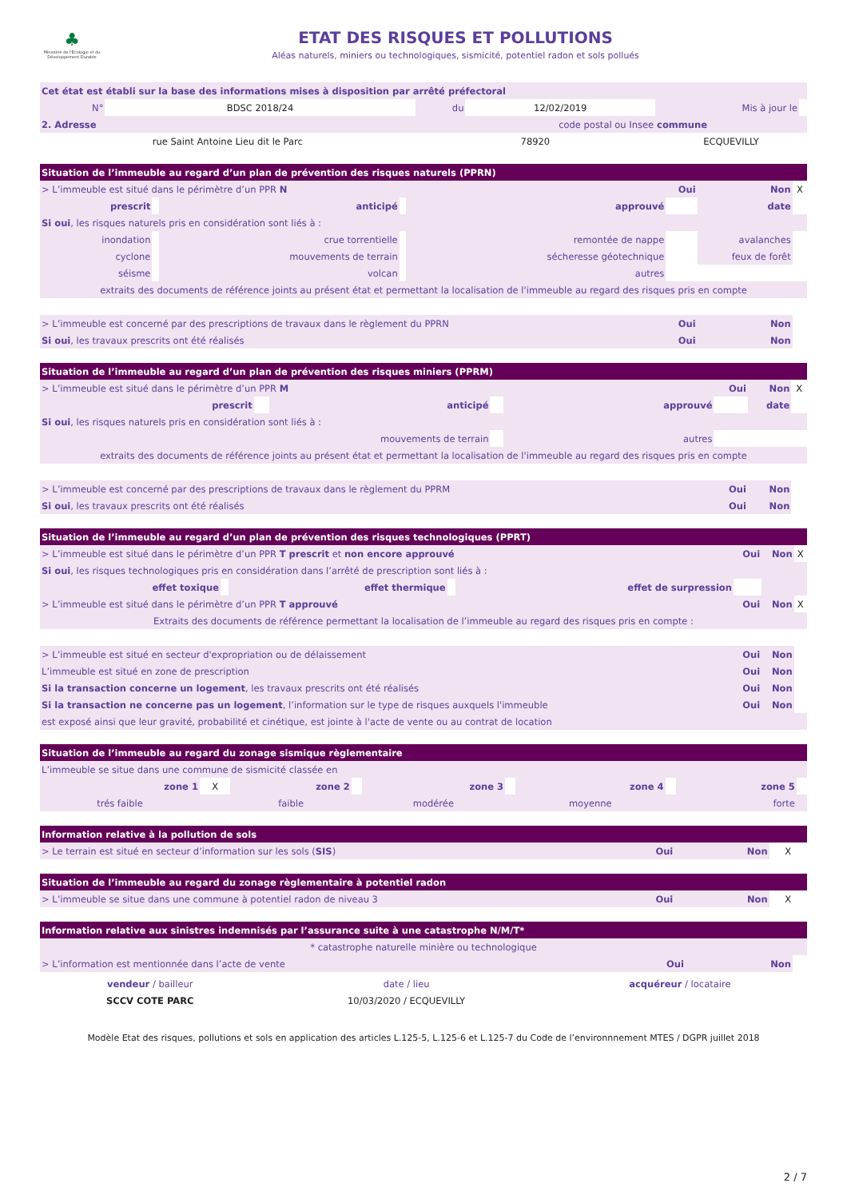♣
Ministère de l'Ecologie et du Développement Durable
ETAT DES RISQUES ET POLLUTIONS
Aléas naturels, miniers ou technologiques, sismicité, potentiel radon et sols pollués
| Cet état est établi sur la base des informations mises à disposition par arrêté préfectoral | | | | | |
| N° | BDSC 2018/24 | du | 12/02/2019 | Mis à jour le | |
| 2. Adresse | | code postal ou Insee | | commune | |
| rue Saint Antoine Lieu dit le Parc | | 78920 | | ECQUEVILLY | |
| Situation de l’immeuble au regard d’un plan de prévention des risques naturels (PPRN) | | | | | | | |
| --- | --- | --- | --- | --- | --- | --- | --- |
| > L’immeuble est situé dans le périmètre d’un PPR N | | | | | Oui | Non | X |
| prescrit | | anticipé | | approuvé | | date | |
| Si oui , les risques naturels pris en considération sont liés à : | | | | | | | |
| inondation | | crue torrentielle | | remontée de nappe | | avalanches | |
| cyclone | | mouvements de terrain | | sécheresse géotechnique | | feux de forêt | |
| séisme | | volcan | | autres | | | |
| extraits des documents de référence joints au présent état et permettant la localisation de l'immeuble au regard des risques pris en compte | | | | | | | |
| > L’immeuble est concerné par des prescriptions de travaux dans le règlement du PPRN | | | | | Oui | Non | |
| Si oui , les travaux prescrits ont été réalisés | | | | | Oui | Non | |
| Situation de l’immeuble au regard d’un plan de prévention des risques miniers (PPRM) | | | | | | | |
| --- | --- | --- | --- | --- | --- | --- | --- |
| > L’immeuble est situé dans le périmètre d’un PPR M | | | | | Oui | Non | X |
| prescrit | | anticipé | | approuvé | | date | |
| Si oui , les risques naturels pris en considération sont liés à : | | | | | | | |
| mouvements de terrain | | | | autres | | | |
| extraits des documents de référence joints au présent état et permettant la localisation de l'immeuble au regard des risques pris en compte | | | | | | | |
| > L’immeuble est concerné par des prescriptions de travaux dans le règlement du PPRM | | | | | Oui | Non | |
| Si oui , les travaux prescrits ont été réalisés | | | | | Oui | Non | |
| Situation de l’immeuble au regard d’un plan de prévention des risques technologiques (PPRT) | | | | | | | |
| --- | --- | --- | --- | --- | --- | --- | --- |
| > L’immeuble est situé dans le périmètre d’un PPR T prescrit et non encore approuvé | | | | | Oui | Non | X |
| Si oui , les risques technologiques pris en considération dans l’arrêté de prescription sont liés à : | | | | | | | |
| effet toxique | | effet thermique | | effet de surpression | | | |
| > L’immeuble est situé dans le périmètre d’un PPR T approuvé | | | | | Oui | Non | X |
| Extraits des documents de référence permettant la localisation de l’immeuble au regard des risques pris en compte : | | | | | | | |
| > L’immeuble est situé en secteur d'expropriation ou de délaissement | | | | | Oui | Non | |
| L’immeuble est situé en zone de prescription | | | | | Oui | Non | |
| Si la transaction concerne un logement , les travaux prescrits ont été réalisés | | | | | Oui | Non | |
| Si la transaction ne concerne pas un logement , l’information sur le type de risques auxquels l'immeuble | | | | | Oui | Non | |
| est exposé ainsi que leur gravité, probabilité et cinétique, est jointe à l'acte de vente ou au contrat de location | | | | | | | |
| Situation de l’immeuble au regard du zonage sismique règlementaire | | | | | | | | | |
| --- | --- | --- | --- | --- | --- | --- | --- | --- | --- |
| L’immeuble se situe dans une commune de sismicité classée en | | | | | | | | | |
| zone 1 | X | zone 2 | | zone 3 | | zone 4 | | zone 5 | |
| trés faible | | faible | | modérée | | moyenne | | forte | |
| Information relative à la pollution de sols | | | |
| --- | --- | --- | --- |
| > Le terrain est situé en secteur d’information sur les sols ( SIS ) | Oui | Non | X |
| Situation de l’immeuble au regard du zonage règlementaire à potentiel radon | | | |
| --- | --- | --- | --- |
| > L’immeuble se situe dans une commune à potentiel radon de niveau 3 | Oui | Non | X |
| Information relative aux sinistres indemnisés par l’assurance suite à une catastrophe N/M/T* | | | |
| --- | --- | --- | --- |
| * catastrophe naturelle minière ou technologique | | | |
| > L’information est mentionnée dans l’acte de vente | Oui | Non | |
| vendeur / bailleur | date / lieu | acquéreur / locataire |
| SCCV COTE PARC | 10/03/2020 / ECQUEVILLY | |
Modèle Etat des risques, pollutions et sols en application des articles L.125-5, L.125-6 et L.125-7 du Code de l’environnnement MTES / DGPR juillet 2018
2 / 7